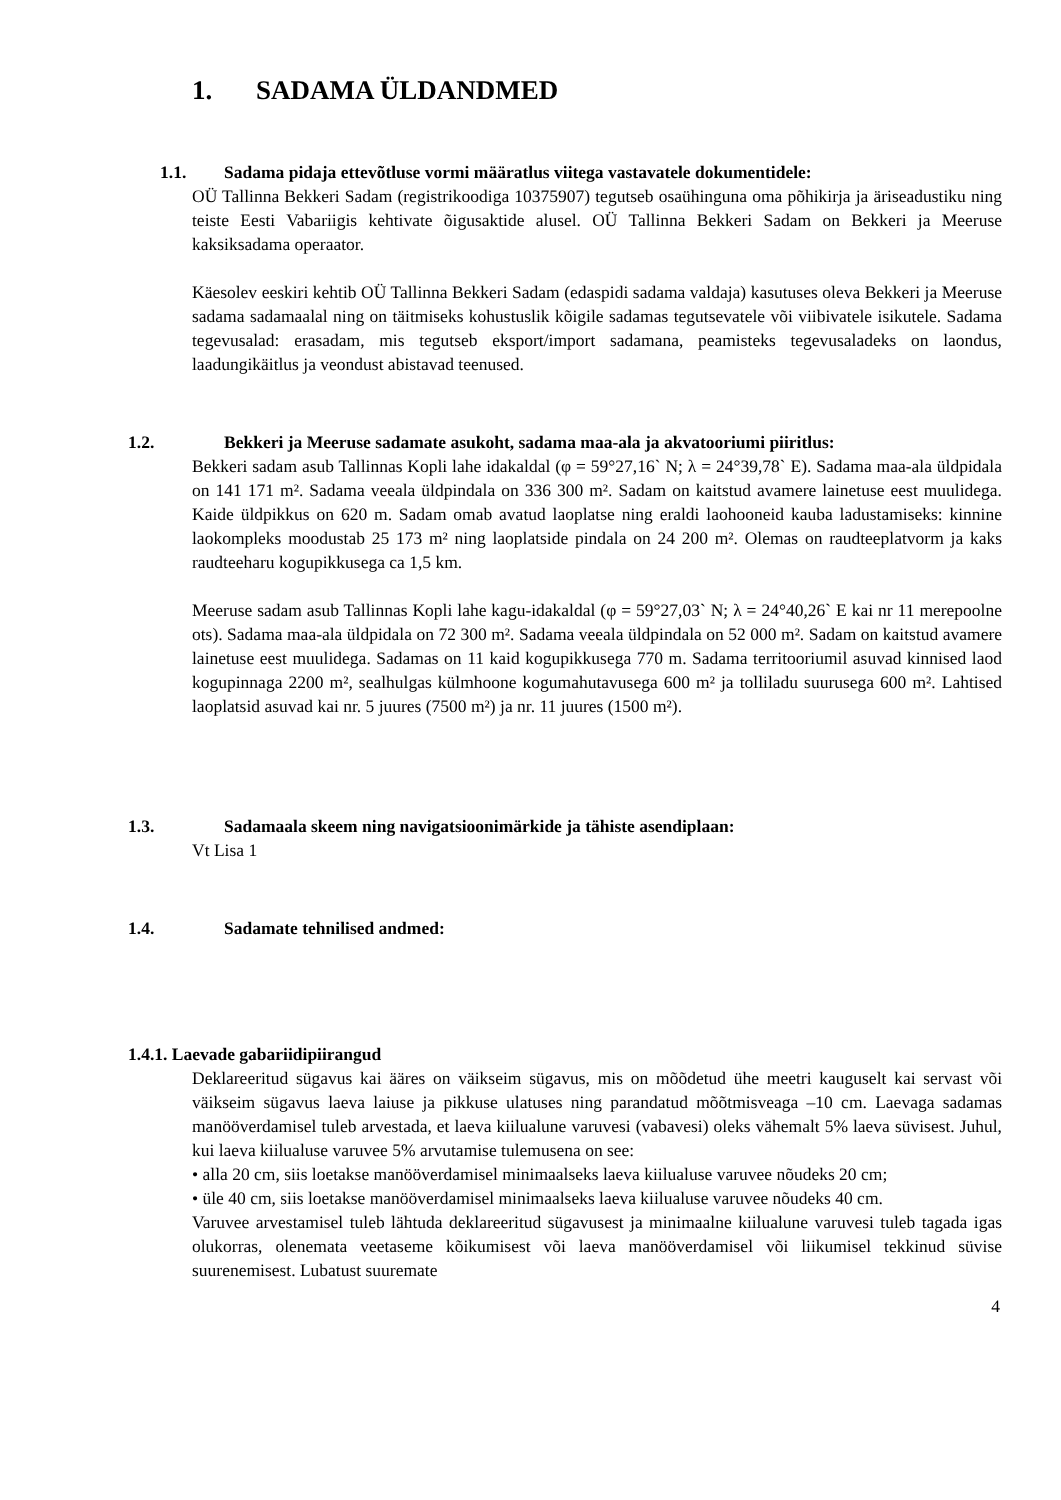1. SADAMA ÜLDANDMED
1.1. Sadama pidaja ettevõtluse vormi määratlus viitega vastavatele dokumentidele:
OÜ Tallinna Bekkeri Sadam (registrikoodiga 10375907) tegutseb osaühinguna oma põhikirja ja äriseadustiku ning teiste Eesti Vabariigis kehtivate õigusaktide alusel. OÜ Tallinna Bekkeri Sadam on Bekkeri ja Meeruse kaksiksadama operaator.
Käesolev eeskiri kehtib OÜ Tallinna Bekkeri Sadam (edaspidi sadama valdaja) kasutuses oleva Bekkeri ja Meeruse sadama sadamaalal ning on täitmiseks kohustuslik kõigile sadamas tegutsevatele või viibivatele isikutele. Sadama tegevusalad: erasadam, mis tegutseb eksport/import sadamana, peamisteks tegevusaladeks on laondus, laadungikäitlus ja veondust abistavad teenused.
1.2. Bekkeri ja Meeruse sadamate asukoht, sadama maa-ala ja akvatooriumi piiritlus:
Bekkeri sadam asub Tallinnas Kopli lahe idakaldal (φ = 59°27,16` N; λ = 24°39,78` E). Sadama maa-ala üldpidala on 141 171 m². Sadama veeala üldpindala on 336 300 m². Sadam on kaitstud avamere lainetuse eest muulidega. Kaide üldpikkus on 620 m. Sadam omab avatud laoplatse ning eraldi laohooneid kauba ladustamiseks: kinnine laokompleks moodustab 25 173 m² ning laoplatside pindala on 24 200 m². Olemas on raudteeplatvorm ja kaks raudteeharu kogupikkusega ca 1,5 km.
Meeruse sadam asub Tallinnas Kopli lahe kagu-idakaldal (φ = 59°27,03` N; λ = 24°40,26` E kai nr 11 merepoolne ots). Sadama maa-ala üldpidala on 72 300 m². Sadama veeala üldpindala on 52 000 m². Sadam on kaitstud avamere lainetuse eest muulidega. Sadamas on 11 kaid kogupikkusega 770 m. Sadama territooriumil asuvad kinnised laod kogupinnaga 2200 m², sealhulgas külmhoone kogumahutavusega 600 m² ja tolliladu suurusega 600 m². Lahtised laoplatsid asuvad kai nr. 5 juures (7500 m²) ja nr. 11 juures (1500 m²).
1.3. Sadamaala skeem ning navigatsioonimärkide ja tähiste asendiplaan:
Vt Lisa 1
1.4. Sadamate tehnilised andmed:
1.4.1. Laevade gabariidipiirangud
Deklareeritud sügavus kai ääres on väikseim sügavus, mis on mõõdetud ühe meetri kauguselt kai servast või väikseim sügavus laeva laiuse ja pikkuse ulatuses ning parandatud mõõtmisveaga –10 cm. Laevaga sadamas manööverdamisel tuleb arvestada, et laeva kiilualune varuvesi (vabavesi) oleks vähemalt 5% laeva süvisest. Juhul, kui laeva kiilualuse varuvee 5% arvutamise tulemusena on see:
• alla 20 cm, siis loetakse manööverdamisel minimaalseks laeva kiilualuse varuvee nõudeks 20 cm;
• üle 40 cm, siis loetakse manööverdamisel minimaalseks laeva kiilualuse varuvee nõudeks 40 cm.
Varuvee arvestamisel tuleb lähtuda deklareeritud sügavusest ja minimaalne kiilualune varuvesi tuleb tagada igas olukorras, olenemata veetaseme kõikumisest või laeva manööverdamisel või liikumisel tekkinud süvise suurenemisest. Lubatust suuremate
4